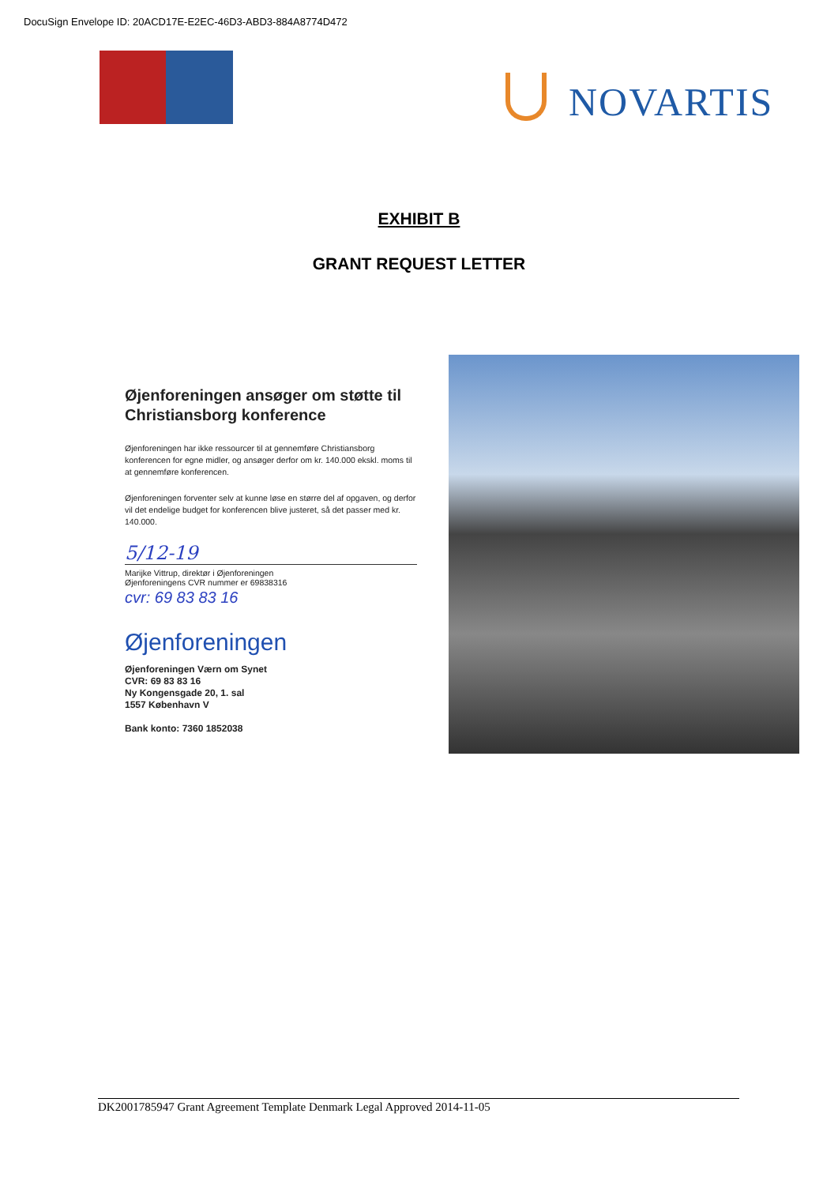DocuSign Envelope ID: 20ACD17E-E2EC-46D3-ABD3-884A8774D472
NOVARTIS
EXHIBIT B
GRANT REQUEST LETTER
Øjenforeningen ansøger om støtte til Christiansborg konference
Øjenforeningen har ikke ressourcer til at gennemføre Christiansborg konferencen for egne midler, og ansøger derfor om kr. 140.000 ekskl. moms til at gennemføre konferencen.
Øjenforeningen forventer selv at kunne løse en større del af opgaven, og derfor vil det endelige budget for konferencen blive justeret, så det passer med kr. 140.000.
5/12-19
Marijke Vittrup, direktør i Øjenforeningen
Øjenforeningens CVR nummer er 69838316
cvr: 69 83 83 16
Øjenforeningen
Øjenforeningen Værn om Synet
CVR: 69 83 83 16
Ny Kongensgade 20, 1. sal
1557 København V
Bank konto: 7360 1852038
DK2001785947 Grant Agreement Template Denmark Legal Approved 2014-11-05